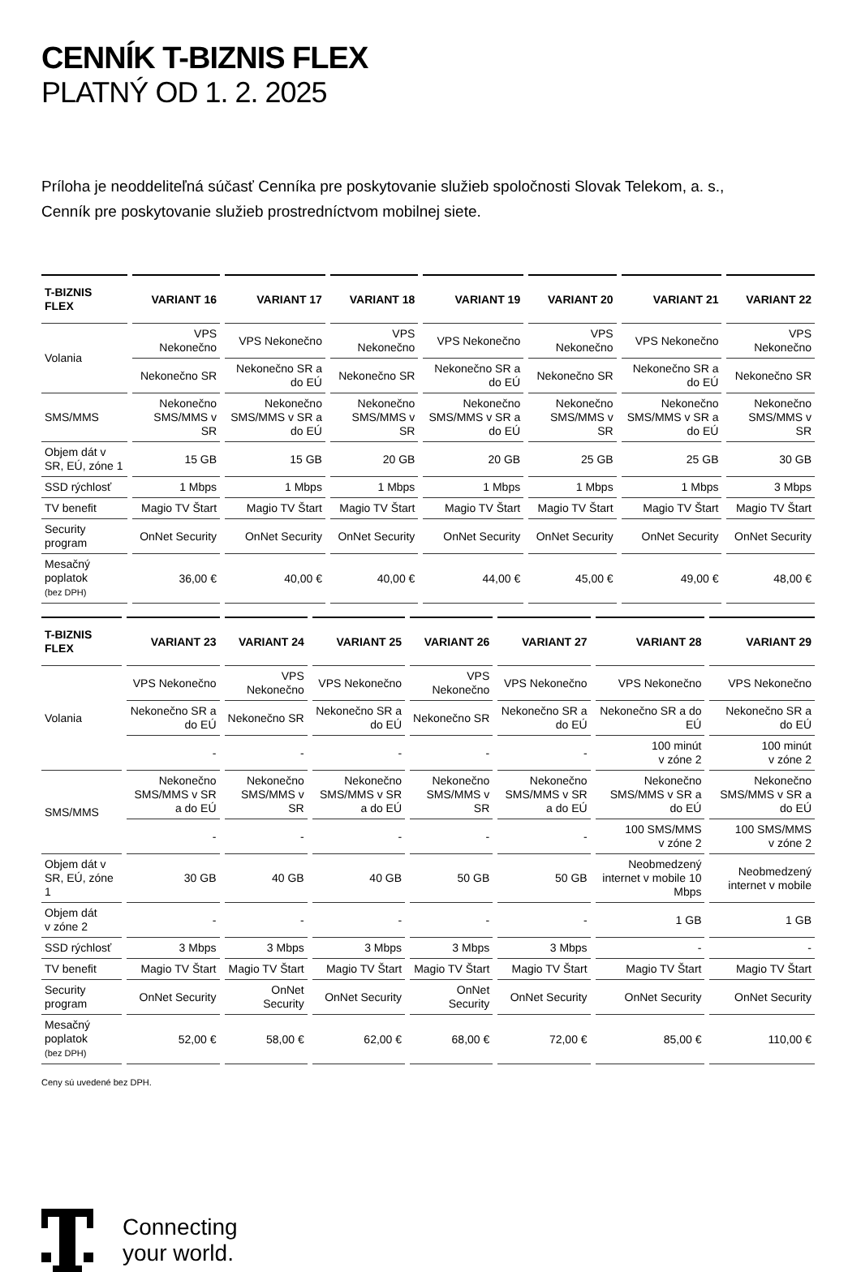CENNÍK T-BIZNIS FLEX
PLATNÝ OD 1. 2. 2025
Príloha je neoddeliteľná súčasť Cenníka pre poskytovanie služieb spoločnosti Slovak Telekom, a. s.,
Cenník pre poskytovanie služieb prostredníctvom mobilnej siete.
| T-BIZNIS FLEX | VARIANT 16 | VARIANT 17 | VARIANT 18 | VARIANT 19 | VARIANT 20 | VARIANT 21 | VARIANT 22 |
| --- | --- | --- | --- | --- | --- | --- | --- |
| Volania | VPS Nekonečno | VPS Nekonečno | VPS Nekonečno | VPS Nekonečno | VPS Nekonečno | VPS Nekonečno | VPS Nekonečno |
| | Nekonečno SR | Nekonečno SR a do EÚ | Nekonečno SR | Nekonečno SR a do EÚ | Nekonečno SR | Nekonečno SR a do EÚ | Nekonečno SR |
| SMS/MMS | Nekonečno SMS/MMS v SR | Nekonečno SMS/MMS v SR a do EÚ | Nekonečno SMS/MMS v SR | Nekonečno SMS/MMS v SR a do EÚ | Nekonečno SMS/MMS v SR | Nekonečno SMS/MMS v SR a do EÚ | Nekonečno SMS/MMS v SR |
| Objem dát v SR, EÚ, zóne 1 | 15 GB | 15 GB | 20 GB | 20 GB | 25 GB | 25 GB | 30 GB |
| SSD rýchlosť | 1 Mbps | 1 Mbps | 1 Mbps | 1 Mbps | 1 Mbps | 1 Mbps | 3 Mbps |
| TV benefit | Magio TV Štart | Magio TV Štart | Magio TV Štart | Magio TV Štart | Magio TV Štart | Magio TV Štart | Magio TV Štart |
| Security program | OnNet Security | OnNet Security | OnNet Security | OnNet Security | OnNet Security | OnNet Security | OnNet Security |
| Mesačný poplatok (bez DPH) | 36,00 € | 40,00 € | 40,00 € | 44,00 € | 45,00 € | 49,00 € | 48,00 € |
| T-BIZNIS FLEX | VARIANT 23 | VARIANT 24 | VARIANT 25 | VARIANT 26 | VARIANT 27 | VARIANT 28 | VARIANT 29 |
| --- | --- | --- | --- | --- | --- | --- | --- |
| Volania | VPS Nekonečno | VPS Nekonečno | VPS Nekonečno | VPS Nekonečno | VPS Nekonečno | VPS Nekonečno | VPS Nekonečno |
| | Nekonečno SR a do EÚ | Nekonečno SR | Nekonečno SR a do EÚ | Nekonečno SR | Nekonečno SR a do EÚ | Nekonečno SR a do EÚ | Nekonečno SR a do EÚ |
| | - | - | - | - | - | 100 minút v zóne 2 | 100 minút v zóne 2 |
| SMS/MMS | Nekonečno SMS/MMS v SR a do EÚ | Nekonečno SMS/MMS v SR | Nekonečno SMS/MMS v SR a do EÚ | Nekonečno SMS/MMS v SR | Nekonečno SMS/MMS v SR a do EÚ | Nekonečno SMS/MMS v SR a do EÚ | Nekonečno SMS/MMS v SR a do EÚ |
| | - | - | - | - | - | 100 SMS/MMS v zóne 2 | 100 SMS/MMS v zóne 2 |
| Objem dát v SR, EÚ, zóne 1 | 30 GB | 40 GB | 40 GB | 50 GB | 50 GB | Neobmedzený internet v mobile 10 Mbps | Neobmedzený internet v mobile |
| Objem dát v zóne 2 | - | - | - | - | - | 1 GB | 1 GB |
| SSD rýchlosť | 3 Mbps | 3 Mbps | 3 Mbps | 3 Mbps | 3 Mbps | - | - |
| TV benefit | Magio TV Štart | Magio TV Štart | Magio TV Štart | Magio TV Štart | Magio TV Štart | Magio TV Štart | Magio TV Štart |
| Security program | OnNet Security | OnNet Security | OnNet Security | OnNet Security | OnNet Security | OnNet Security | OnNet Security |
| Mesačný poplatok (bez DPH) | 52,00 € | 58,00 € | 62,00 € | 68,00 € | 72,00 € | 85,00 € | 110,00 € |
Ceny sú uvedené bez DPH.
Connecting
your world.